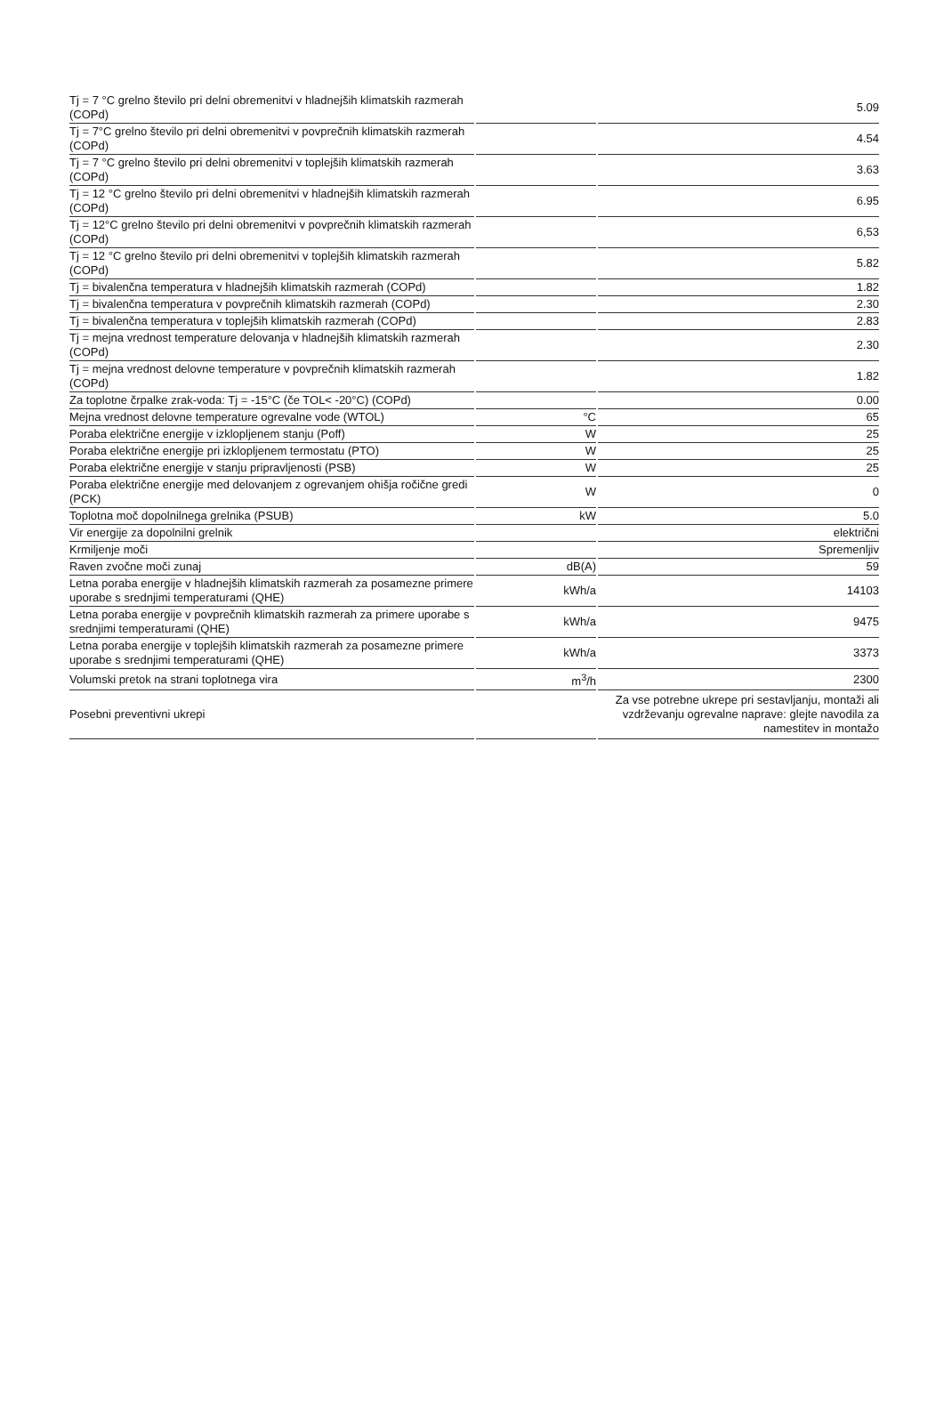| Tj = 7 °C grelno število pri delni obremenitvi v hladnejših klimatskih razmerah (COPd) | | 5.09 |
| Tj = 7°C grelno število pri delni obremenitvi v povprečnih klimatskih razmerah (COPd) | | 4.54 |
| Tj = 7 °C grelno število pri delni obremenitvi v toplejših klimatskih razmerah (COPd) | | 3.63 |
| Tj = 12 °C grelno število pri delni obremenitvi v hladnejših klimatskih razmerah (COPd) | | 6.95 |
| Tj = 12°C grelno število pri delni obremenitvi v povprečnih klimatskih razmerah (COPd) | | 6,53 |
| Tj = 12 °C grelno število pri delni obremenitvi v toplejših klimatskih razmerah (COPd) | | 5.82 |
| Tj = bivalenčna temperatura v hladnejših klimatskih razmerah (COPd) | | 1.82 |
| Tj = bivalenčna temperatura v povprečnih klimatskih razmerah (COPd) | | 2.30 |
| Tj = bivalenčna temperatura v toplejših klimatskih razmerah (COPd) | | 2.83 |
| Tj = mejna vrednost temperature delovanja v hladnejših klimatskih razmerah (COPd) | | 2.30 |
| Tj = mejna vrednost delovne temperature v povprečnih klimatskih razmerah (COPd) | | 1.82 |
| Za toplotne črpalke zrak-voda: Tj = -15°C (če TOL< -20°C) (COPd) | | 0.00 |
| Mejna vrednost delovne temperature ogrevalne vode (WTOL) | °C | 65 |
| Poraba električne energije v izklopljenem stanju (Poff) | W | 25 |
| Poraba električne energije pri izklopljenem termostatu (PTO) | W | 25 |
| Poraba električne energije v stanju pripravljenosti (PSB) | W | 25 |
| Poraba električne energije med delovanjem z ogrevanjem ohišja ročične gredi (PCK) | W | 0 |
| Toplotna moč dopolnilnega grelnika (PSUB) | kW | 5.0 |
| Vir energije za dopolnilni grelnik | | električni |
| Krmiljenje moči | | Spremenljiv |
| Raven zvočne moči zunaj | dB(A) | 59 |
| Letna poraba energije v hladnejših klimatskih razmerah za posamezne primere uporabe s srednjimi temperaturami (QHE) | kWh/a | 14103 |
| Letna poraba energije v povprečnih klimatskih razmerah za primere uporabe s srednjimi temperaturami (QHE) | kWh/a | 9475 |
| Letna poraba energije v toplejših klimatskih razmerah za posamezne primere uporabe s srednjimi temperaturami (QHE) | kWh/a | 3373 |
| Volumski pretok na strani toplotnega vira | m<sup>3</sup>/h | 2300 |
| Posebni preventivni ukrepi | | Za vse potrebne ukrepe pri sestavljanju, montaži ali vzdrževanju ogrevalne naprave: glejte navodila za namestitev in montažo |